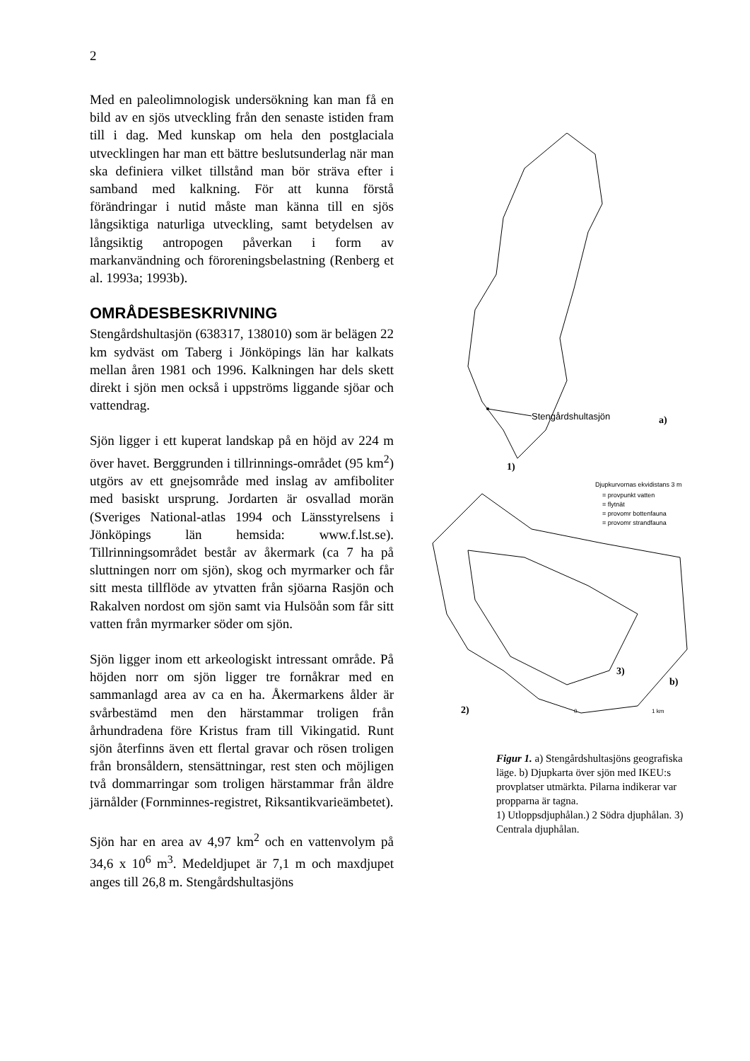2
Med en paleolimnologisk undersökning kan man få en bild av en sjös utveckling från den senaste istiden fram till i dag. Med kunskap om hela den postglaciala utvecklingen har man ett bättre beslutsunderlag när man ska definiera vilket tillstånd man bör sträva efter i samband med kalkning. För att kunna förstå förändringar i nutid måste man känna till en sjös långsiktiga naturliga utveckling, samt betydelsen av långsiktig antropogen påverkan i form av markanvändning och föroreningsbelastning (Renberg et al. 1993a; 1993b).
OMRÅDESBESKRIVNING
Stengårdshultasjön (638317, 138010) som är belägen 22 km sydväst om Taberg i Jönköpings län har kalkats mellan åren 1981 och 1996. Kalkningen har dels skett direkt i sjön men också i uppströms liggande sjöar och vattendrag.
Sjön ligger i ett kuperat landskap på en höjd av 224 m över havet. Berggrunden i tillrinnings-området (95 km<sup>2</sup>) utgörs av ett gnejsområde med inslag av amfiboliter med basiskt ursprung. Jordarten är osvallad morän (Sveriges National-atlas 1994 och Länsstyrelsens i Jönköpings län hemsida: www.f.lst.se). Tillrinningsområdet består av åkermark (ca 7 ha på sluttningen norr om sjön), skog och myrmarker och får sitt mesta tillflöde av ytvatten från sjöarna Rasjön och Rakalven nordost om sjön samt via Hulsöån som får sitt vatten från myrmarker söder om sjön.
Sjön ligger inom ett arkeologiskt intressant område. På höjden norr om sjön ligger tre fornåkrar med en sammanlagd area av ca en ha. Åkermarkens ålder är svårbestämd men den härstammar troligen från århundradena före Kristus fram till Vikingatid. Runt sjön återfinns även ett flertal gravar och rösen troligen från bronsåldern, stensättningar, rest sten och möjligen två dommarringar som troligen härstammar från äldre järnålder (Fornminnes-registret, Riksantikvarieämbetet).
Sjön har en area av 4,97 km<sup>2</sup> och en vattenvolym på 34,6 x 10<sup>6</sup> m<sup>3</sup>. Medeldjupet är 7,1 m och maxdjupet anges till 26,8 m. Stengårdshultasjöns
Stengårdshultasjön
a)
1)
Djupkurvornas ekvidistans 3 m
= provpunkt vatten
= flytnät
= provomr bottenfauna
= provomr strandfauna
3)
b)
2)
0
1 km
Figur 1. a) Stengårdshultasjöns geografiska läge. b) Djupkarta över sjön med IKEU:s provplatser utmärkta. Pilarna indikerar var propparna är tagna.
1) Utloppsdjuphålan.) 2 Södra djuphålan. 3) Centrala djuphålan.